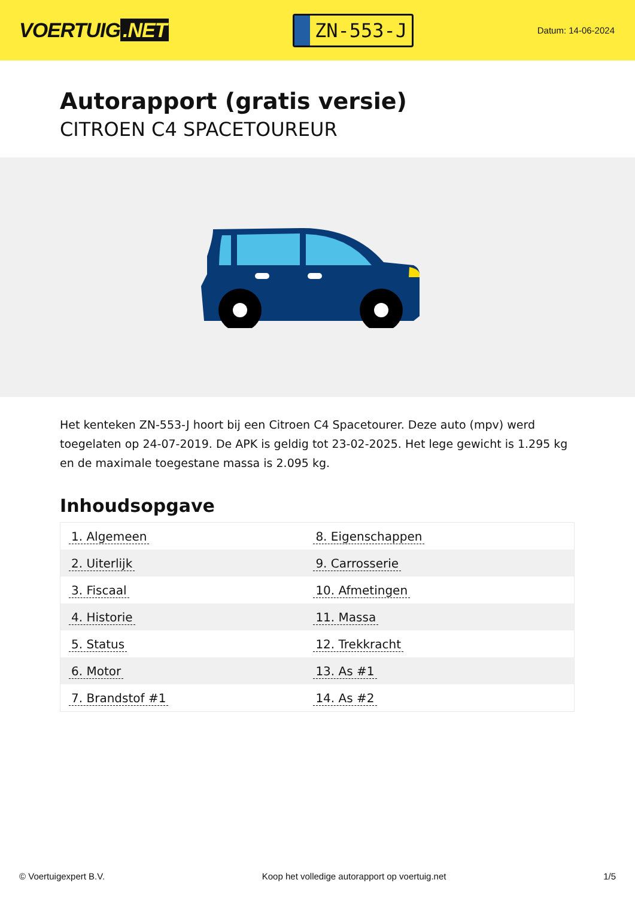VOERTUIG.NET
ZN-553-J
Datum: 14-06-2024
Autorapport (gratis versie)
CITROEN C4 SPACETOUREUR
Het kenteken ZN-553-J hoort bij een Citroen C4 Spacetourer. Deze auto (mpv) werd toegelaten op 24-07-2019. De APK is geldig tot 23-02-2025. Het lege gewicht is 1.295 kg en de maximale toegestane massa is 2.095 kg.
Inhoudsopgave
| 1. Algemeen | 8. Eigenschappen |
| 2. Uiterlijk | 9. Carrosserie |
| 3. Fiscaal | 10. Afmetingen |
| 4. Historie | 11. Massa |
| 5. Status | 12. Trekkracht |
| 6. Motor | 13. As #1 |
| 7. Brandstof #1 | 14. As #2 |
© Voertuigexpert B.V. Koop het volledige autorapport op voertuig.net 1/5